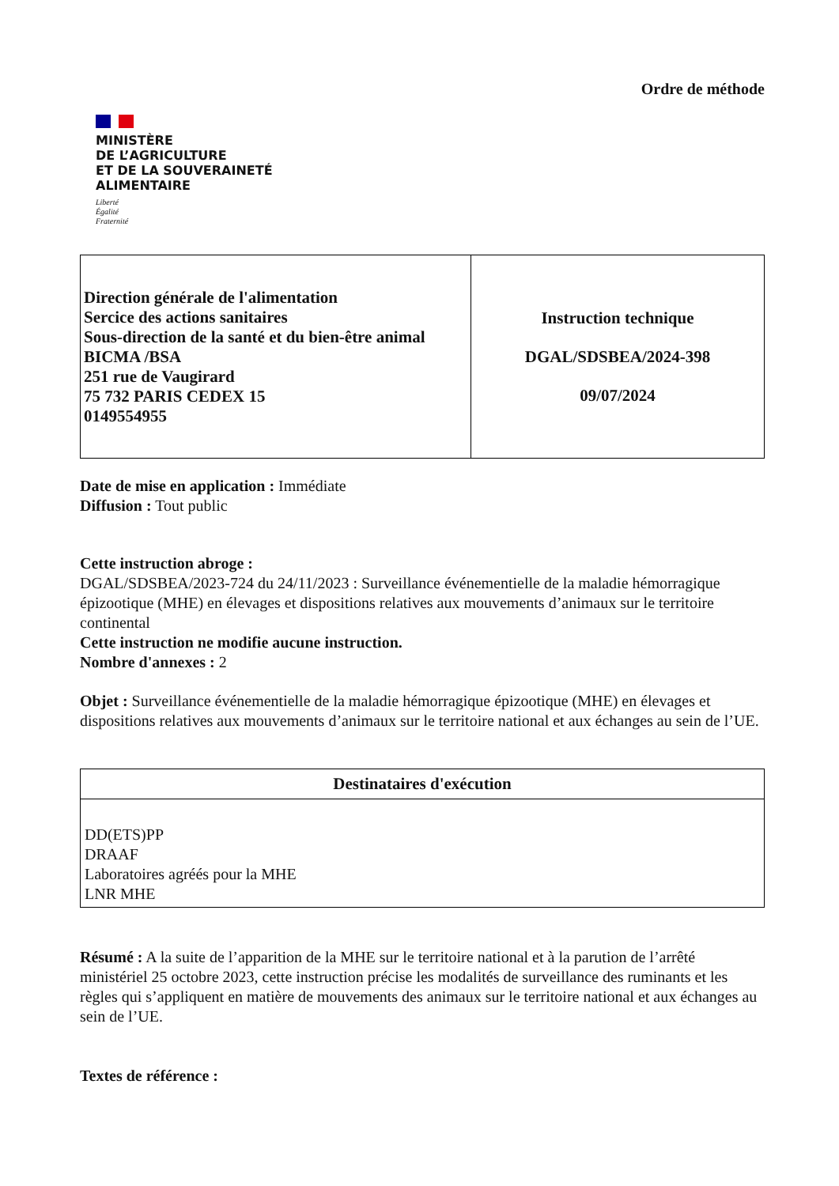Ordre de méthode
MINISTÈRE
DE L’AGRICULTURE
ET DE LA SOUVERAINETÉ
ALIMENTAIRE
Liberté
Égalité
Fraternité
| Direction générale de l'alimentation Sercice des actions sanitaires Sous-direction de la santé et du bien-être animal BICMA /BSA 251 rue de Vaugirard 75 732 PARIS CEDEX 15 0149554955 | Instruction technique DGAL/SDSBEA/2024-398 09/07/2024 |
Date de mise en application : Immédiate
Diffusion : Tout public
Cette instruction abroge :
DGAL/SDSBEA/2023-724 du 24/11/2023 : Surveillance événementielle de la maladie hémorragique épizootique (MHE) en élevages et dispositions relatives aux mouvements d’animaux sur le territoire continental
Cette instruction ne modifie aucune instruction.
Nombre d'annexes : 2
Objet : Surveillance événementielle de la maladie hémorragique épizootique (MHE) en élevages et dispositions relatives aux mouvements d’animaux sur le territoire national et aux échanges au sein de l’UE.
| Destinataires d'exécution |
| --- |
| DD(ETS)PP DRAAF Laboratoires agréés pour la MHE LNR MHE |
Résumé : A la suite de l’apparition de la MHE sur le territoire national et à la parution de l’arrêté ministériel 25 octobre 2023, cette instruction précise les modalités de surveillance des ruminants et les règles qui s’appliquent en matière de mouvements des animaux sur le territoire national et aux échanges au sein de l’UE.
Textes de référence :